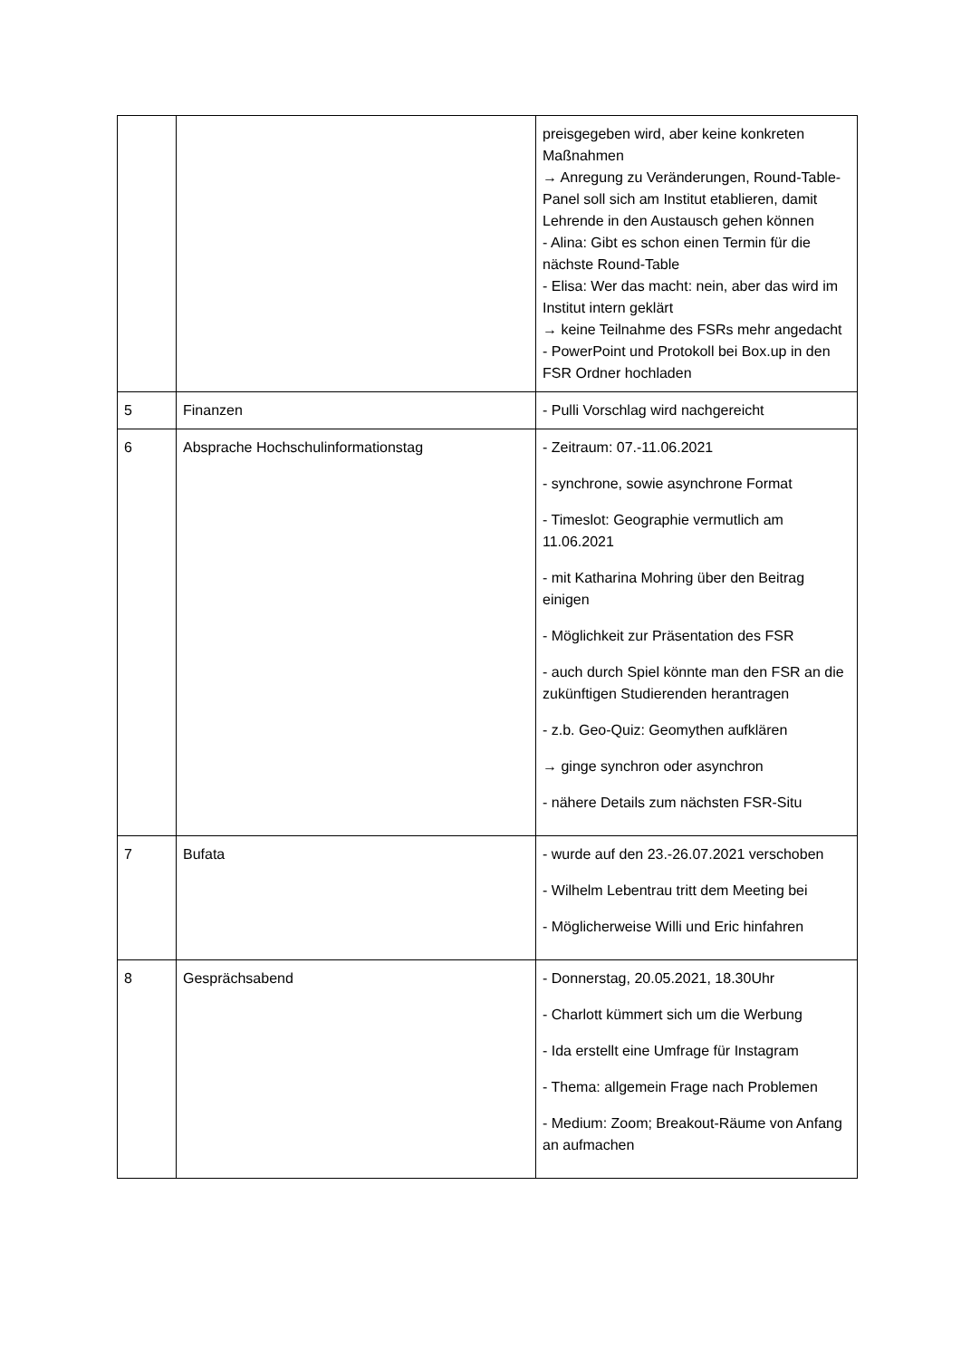| | | preisgegeben wird, aber keine konkreten Maßnahmen → Anregung zu Veränderungen, Round-Table-Panel soll sich am Institut etablieren, damit Lehrende in den Austausch gehen können - Alina: Gibt es schon einen Termin für die nächste Round-Table - Elisa: Wer das macht: nein, aber das wird im Institut intern geklärt → keine Teilnahme des FSRs mehr angedacht - PowerPoint und Protokoll bei Box.up in den FSR Ordner hochladen |
| 5 | Finanzen | - Pulli Vorschlag wird nachgereicht |
| 6 | Absprache Hochschulinformationstag | - Zeitraum: 07.-11.06.2021 - synchrone, sowie asynchrone Format - Timeslot: Geographie vermutlich am 11.06.2021 - mit Katharina Mohring über den Beitrag einigen - Möglichkeit zur Präsentation des FSR - auch durch Spiel könnte man den FSR an die zukünftigen Studierenden herantragen - z.b. Geo-Quiz: Geomythen aufklären → ginge synchron oder asynchron - nähere Details zum nächsten FSR-Situ |
| 7 | Bufata | - wurde auf den 23.-26.07.2021 verschoben - Wilhelm Lebentrau tritt dem Meeting bei - Möglicherweise Willi und Eric hinfahren |
| 8 | Gesprächsabend | - Donnerstag, 20.05.2021, 18.30Uhr - Charlott kümmert sich um die Werbung - Ida erstellt eine Umfrage für Instagram - Thema: allgemein Frage nach Problemen - Medium: Zoom; Breakout-Räume von Anfang an aufmachen |